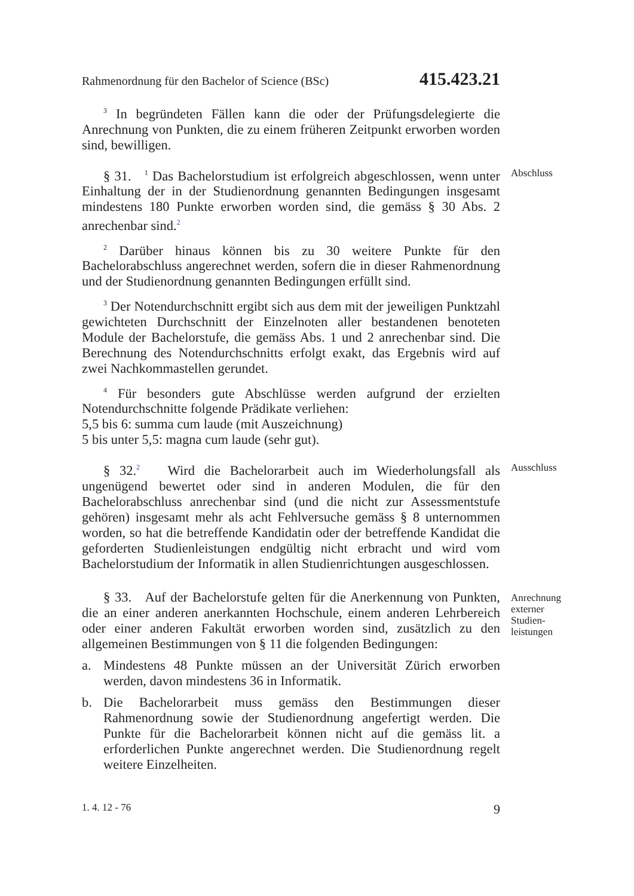Rahmenordnung für den Bachelor of Science (BSc) 415.423.21
<sup>3</sup> In begründeten Fällen kann die oder der Prüfungsdelegierte die Anrechnung von Punkten, die zu einem früheren Zeitpunkt erworben worden sind, bewilligen.
§ 31. <sup>1</sup> Das Bachelorstudium ist erfolgreich abgeschlossen, wenn unter Einhaltung der in der Studienordnung genannten Bedingungen insgesamt mindestens 180 Punkte erworben worden sind, die gemäss § 30 Abs. 2 anrechenbar sind.<sup>2</sup>
Abschluss
<sup>2</sup> Darüber hinaus können bis zu 30 weitere Punkte für den Bachelorabschluss angerechnet werden, sofern die in dieser Rahmenordnung und der Studienordnung genannten Bedingungen erfüllt sind.
<sup>3</sup> Der Notendurchschnitt ergibt sich aus dem mit der jeweiligen Punktzahl gewichteten Durchschnitt der Einzelnoten aller bestandenen benoteten Module der Bachelorstufe, die gemäss Abs. 1 und 2 anrechenbar sind. Die Berechnung des Notendurchschnitts erfolgt exakt, das Ergebnis wird auf zwei Nachkommastellen gerundet.
<sup>4</sup> Für besonders gute Abschlüsse werden aufgrund der erzielten Notendurchschnitte folgende Prädikate verliehen:
5,5 bis 6: summa cum laude (mit Auszeichnung)
5 bis unter 5,5: magna cum laude (sehr gut).
§ 32.<sup>2</sup> Wird die Bachelorarbeit auch im Wiederholungsfall als ungenügend bewertet oder sind in anderen Modulen, die für den Bachelorabschluss anrechenbar sind (und die nicht zur Assessmentstufe gehören) insgesamt mehr als acht Fehlversuche gemäss § 8 unternommen worden, so hat die betreffende Kandidatin oder der betreffende Kandidat die geforderten Studienleistungen endgültig nicht erbracht und wird vom Bachelorstudium der Informatik in allen Studienrichtungen ausgeschlossen.
Ausschluss
§ 33. Auf der Bachelorstufe gelten für die Anerkennung von Punkten, die an einer anderen anerkannten Hochschule, einem anderen Lehrbereich oder einer anderen Fakultät erworben worden sind, zusätzlich zu den allgemeinen Bestimmungen von § 11 die folgenden Bedingungen:
Anrechnung externer Studien-leistungen
a. Mindestens 48 Punkte müssen an der Universität Zürich erworben werden, davon mindestens 36 in Informatik.
b. Die Bachelorarbeit muss gemäss den Bestimmungen dieser Rahmenordnung sowie der Studienordnung angefertigt werden. Die Punkte für die Bachelorarbeit können nicht auf die gemäss lit. a erforderlichen Punkte angerechnet werden. Die Studienordnung regelt weitere Einzelheiten.
1. 4. 12 - 76 9